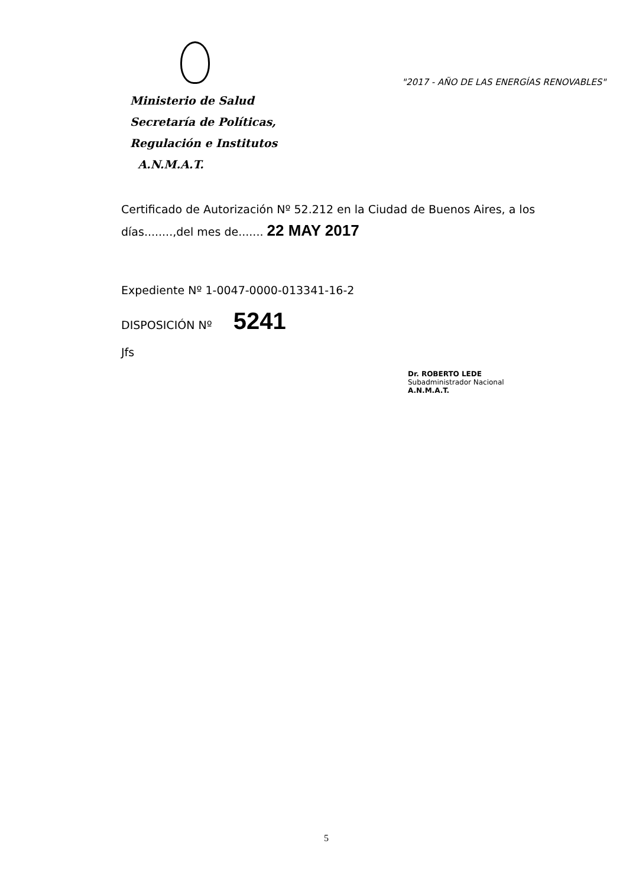Ministerio de Salud
Secretaría de Políticas,
Regulación e Institutos
A.N.M.A.T.
"2017 - AÑO DE LAS ENERGÍAS RENOVABLES"
Certificado de Autorización Nº 52.212 en la Ciudad de Buenos Aires, a los
días........,del mes de....... 22 MAY 2017
Expediente Nº 1-0047-0000-013341-16-2
DISPOSICIÓN Nº 5241
Jfs
Dr. ROBERTO LEDE
Subadministrador Nacional
A.N.M.A.T.
5